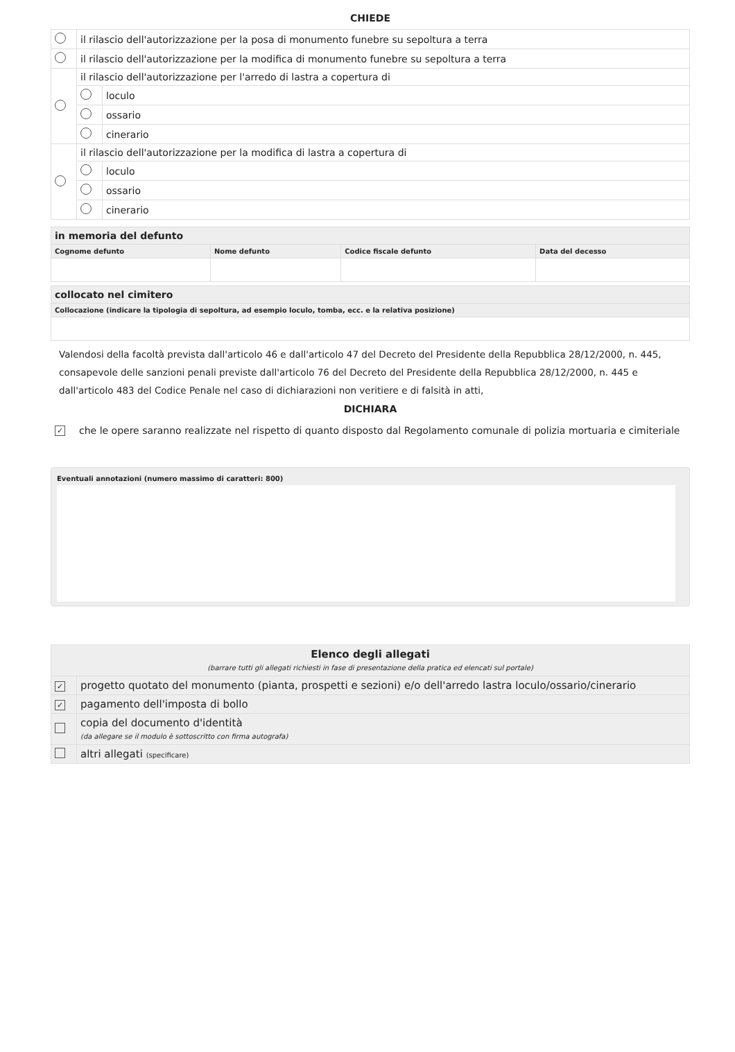CHIEDE
| | il rilascio dell'autorizzazione per la posa di monumento funebre su sepoltura a terra | |
| | il rilascio dell'autorizzazione per la modifica di monumento funebre su sepoltura a terra | |
| | il rilascio dell'autorizzazione per l'arredo di lastra a copertura di | |
| | | loculo |
| | | ossario |
| | | cinerario |
| | il rilascio dell'autorizzazione per la modifica di lastra a copertura di | |
| | | loculo |
| | | ossario |
| | | cinerario |
| in memoria del defunto | | | |
| --- | --- | --- | --- |
| Cognome defunto | Nome defunto | Codice fiscale defunto | Data del decesso |
| collocato nel cimitero |
| --- |
| Collocazione (indicare la tipologia di sepoltura, ad esempio loculo, tomba, ecc. e la relativa posizione) |
Valendosi della facoltà prevista dall'articolo 46 e dall'articolo 47 del Decreto del Presidente della Repubblica 28/12/2000, n. 445, consapevole delle sanzioni penali previste dall'articolo 76 del Decreto del Presidente della Repubblica 28/12/2000, n. 445 e dall'articolo 483 del Codice Penale nel caso di dichiarazioni non veritiere e di falsità in atti,
DICHIARA
✓ che le opere saranno realizzate nel rispetto di quanto disposto dal Regolamento comunale di polizia mortuaria e cimiteriale
Eventuali annotazioni (numero massimo di caratteri: 800)
| Elenco degli allegati (barrare tutti gli allegati richiesti in fase di presentazione della pratica ed elencati sul portale) | |
| --- | --- |
| ✓ | progetto quotato del monumento (pianta, prospetti e sezioni) e/o dell'arredo lastra loculo/ossario/cinerario |
| ✓ | pagamento dell'imposta di bollo |
| | copia del documento d'identità (da allegare se il modulo è sottoscritto con firma autografa) |
| | altri allegati (specificare) |